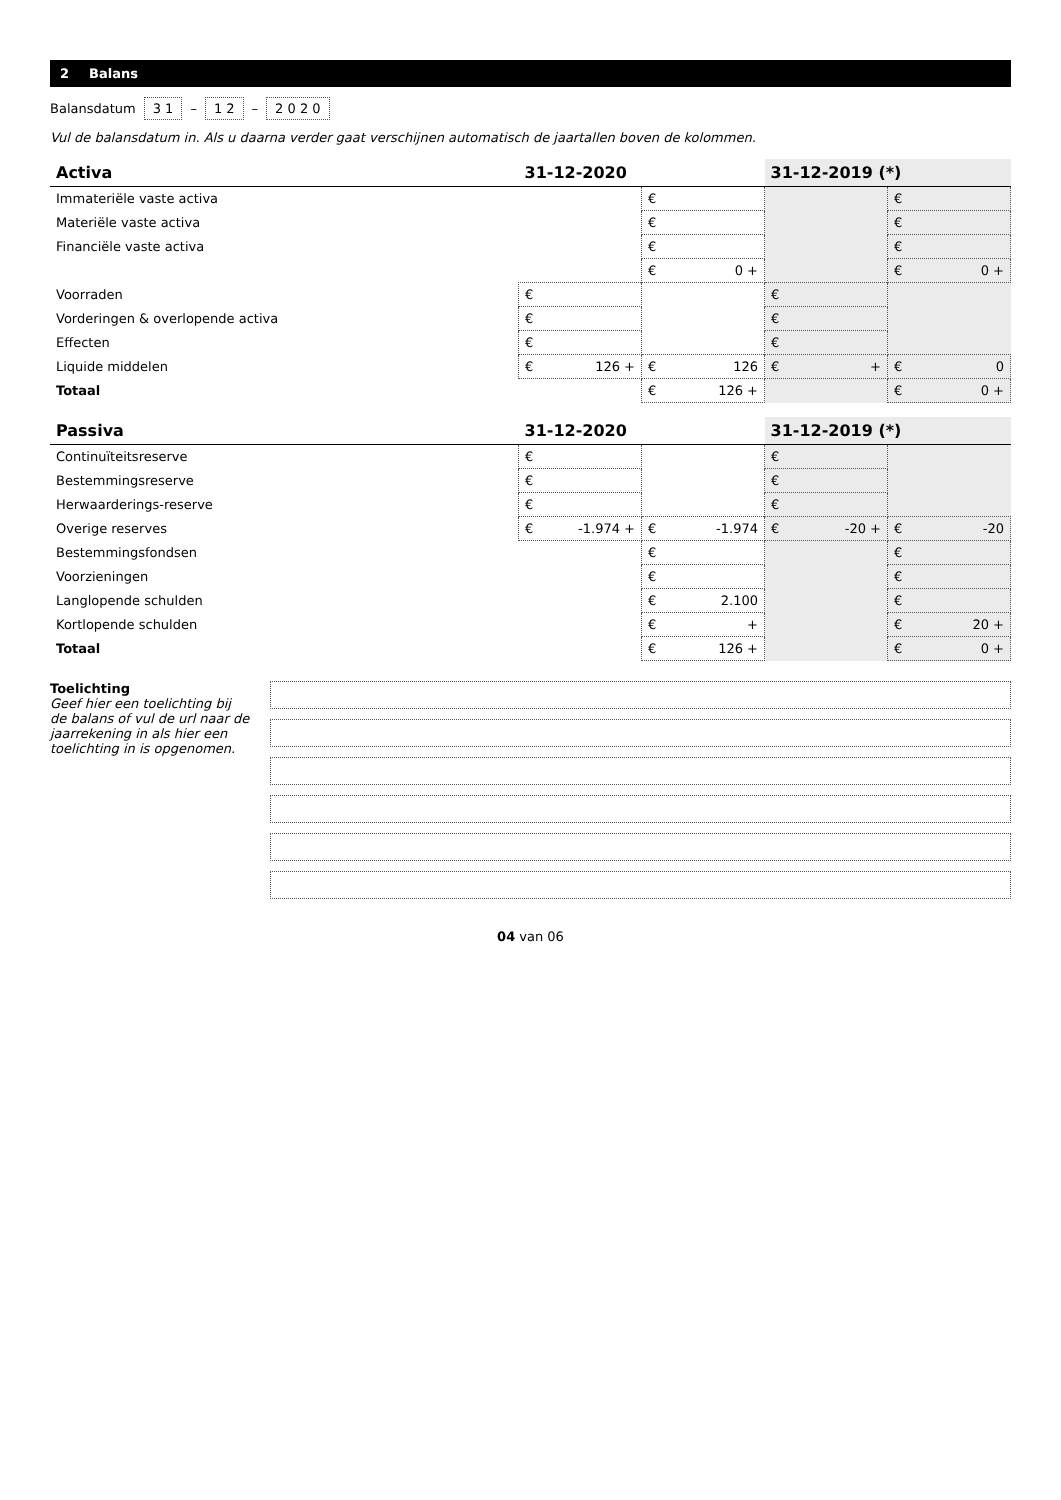2 Balans
Balansdatum 3 1 – 1 2 – 2 0 2 0
Vul de balansdatum in. Als u daarna verder gaat verschijnen automatisch de jaartallen boven de kolommen.
| Activa | 31-12-2020 | | 31-12-2019 (*) | |
| --- | --- | --- | --- | --- |
| Immateriële vaste activa | | € | | € |
| Materiële vaste activa | | € | | € |
| Financiële vaste activa | | € | | € |
| | | € 0 + | | € 0 + |
| Voorraden | € | | € | |
| Vorderingen & overlopende activa | € | | € | |
| Effecten | € | | € | |
| Liquide middelen | € 126 + | € 126 | € + | € 0 |
| Totaal | | € 126 + | | € 0 + |
| Passiva | 31-12-2020 | | 31-12-2019 (*) | |
| --- | --- | --- | --- | --- |
| Continuïteitsreserve | € | | € | |
| Bestemmingsreserve | € | | € | |
| Herwaarderings-reserve | € | | € | |
| Overige reserves | € -1.974 + | € -1.974 | € -20 + | € -20 |
| Bestemmingsfondsen | | € | | € |
| Voorzieningen | | € | | € |
| Langlopende schulden | | € 2.100 | | € |
| Kortlopende schulden | | € + | | € 20 + |
| Totaal | | € 126 + | | € 0 + |
Toelichting
Geef hier een toelichting bij de balans of vul de url naar de jaarrekening in als hier een toelichting in is opgenomen.
04 van 06